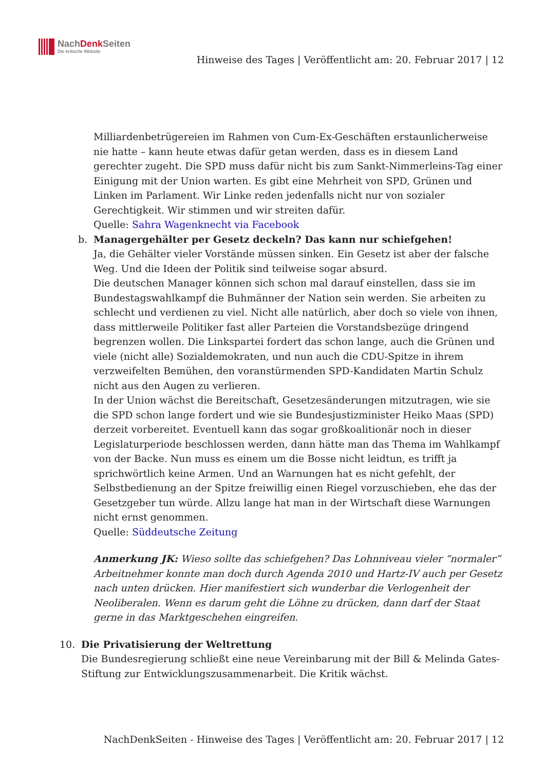NachDenk Seiten
Die kritische Website
Hinweise des Tages | Veröffentlicht am: 20. Februar 2017 | 12
Milliardenbetrügereien im Rahmen von Cum-Ex-Geschäften erstaunlicherweise nie hatte – kann heute etwas dafür getan werden, dass es in diesem Land gerechter zugeht. Die SPD muss dafür nicht bis zum Sankt-Nimmerleins-Tag einer Einigung mit der Union warten. Es gibt eine Mehrheit von SPD, Grünen und Linken im Parlament. Wir Linke reden jedenfalls nicht nur von sozialer Gerechtigkeit. Wir stimmen und wir streiten dafür.
Quelle: Sahra Wagenknecht via Facebook
b. Managergehälter per Gesetz deckeln? Das kann nur schiefgehen!
Ja, die Gehälter vieler Vorstände müssen sinken. Ein Gesetz ist aber der falsche Weg. Und die Ideen der Politik sind teilweise sogar absurd.
Die deutschen Manager können sich schon mal darauf einstellen, dass sie im Bundestagswahlkampf die Buhmänner der Nation sein werden. Sie arbeiten zu schlecht und verdienen zu viel. Nicht alle natürlich, aber doch so viele von ihnen, dass mittlerweile Politiker fast aller Parteien die Vorstandsbezüge dringend begrenzen wollen. Die Linkspartei fordert das schon lange, auch die Grünen und viele (nicht alle) Sozialdemokraten, und nun auch die CDU-Spitze in ihrem verzweifelten Bemühen, den voranstürmenden SPD-Kandidaten Martin Schulz nicht aus den Augen zu verlieren.
In der Union wächst die Bereitschaft, Gesetzesänderungen mitzutragen, wie sie die SPD schon lange fordert und wie sie Bundesjustizminister Heiko Maas (SPD) derzeit vorbereitet. Eventuell kann das sogar großkoalitionär noch in dieser Legislaturperiode beschlossen werden, dann hätte man das Thema im Wahlkampf von der Backe. Nun muss es einem um die Bosse nicht leidtun, es trifft ja sprichwörtlich keine Armen. Und an Warnungen hat es nicht gefehlt, der Selbstbedienung an der Spitze freiwillig einen Riegel vorzuschieben, ehe das der Gesetzgeber tun würde. Allzu lange hat man in der Wirtschaft diese Warnungen nicht ernst genommen.
Quelle: Süddeutsche Zeitung
Anmerkung JK: Wieso sollte das schiefgehen? Das Lohnniveau vieler “normaler” Arbeitnehmer konnte man doch durch Agenda 2010 und Hartz-IV auch per Gesetz nach unten drücken. Hier manifestiert sich wunderbar die Verlogenheit der Neoliberalen. Wenn es darum geht die Löhne zu drücken, dann darf der Staat gerne in das Marktgeschehen eingreifen.
10. Die Privatisierung der Weltrettung
Die Bundesregierung schließt eine neue Vereinbarung mit der Bill & Melinda Gates-Stiftung zur Entwicklungszusammenarbeit. Die Kritik wächst.
NachDenkSeiten - Hinweise des Tages | Veröffentlicht am: 20. Februar 2017 | 12